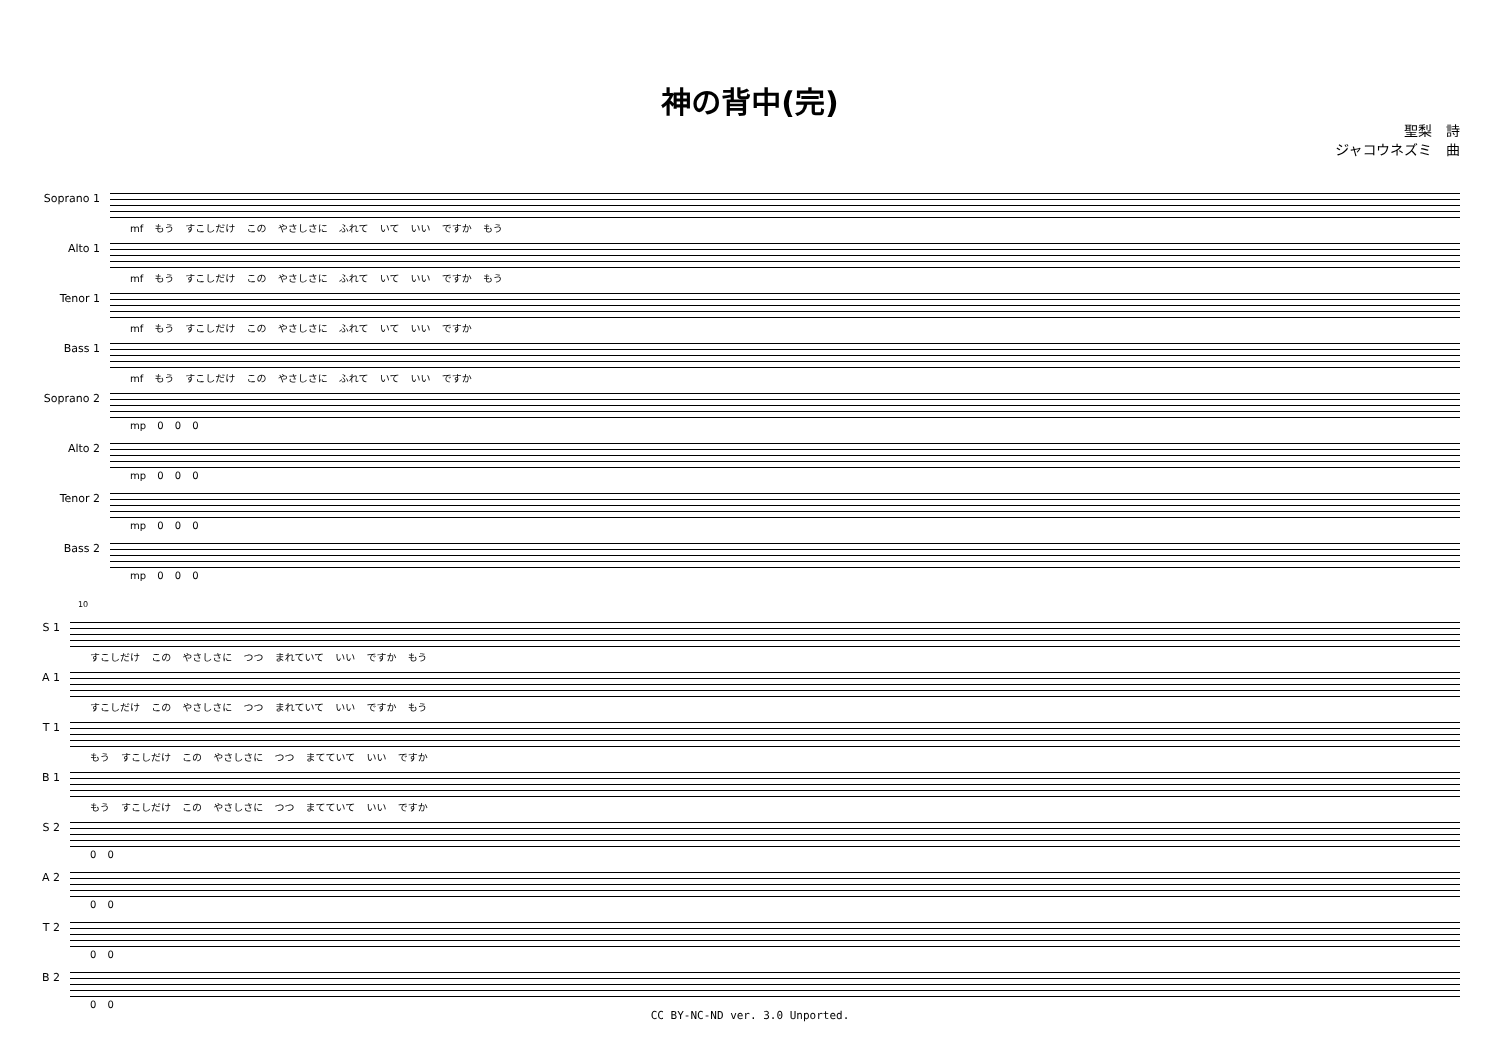神の背中(完)
聖梨　詩
ジャコウネズミ　曲
Soprano 1
mf もう すこしだけ この やさしさに ふれて いて いい ですか もう
Alto 1
mf もう すこしだけ この やさしさに ふれて いて いい ですか もう
Tenor 1
mf もう すこしだけ この やさしさに ふれて いて いい ですか
Bass 1
mf もう すこしだけ この やさしさに ふれて いて いい ですか
Soprano 2
mp 0 0 0
Alto 2
mp 0 0 0
Tenor 2
mp 0 0 0
Bass 2
mp 0 0 0
10
S 1
すこしだけ この やさしさに つつ まれていて いい ですか もう
A 1
すこしだけ この やさしさに つつ まれていて いい ですか もう
T 1
もう すこしだけ この やさしさに つつ まてていて いい ですか
B 1
もう すこしだけ この やさしさに つつ まてていて いい ですか
S 2
0 0
A 2
0 0
T 2
0 0
B 2
0 0
CC BY-NC-ND ver. 3.0 Unported.